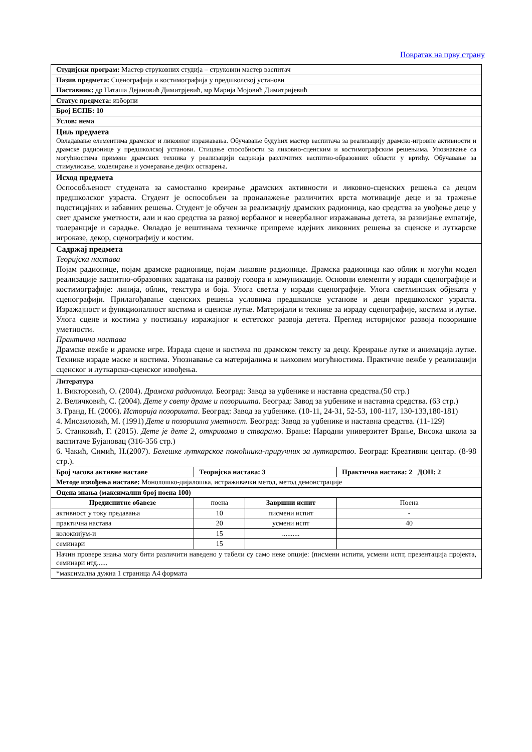Повратак на прву страну
| Студијски програм: Мастер струковних студија – струковни мастер васпитач | | | |
| Назив предмета: Сценографија и костимографија у предшколској установи | | | |
| Наставник: др Наташа Дејановић Димитрјевић, мр Марија Мојовић Димитријевић | | | |
| Статус предмета: изборни | | | |
| Број ЕСПБ: 10 | | | |
| Услов: нема | | | |
| Циљ предмета Овладавање елементима драмског и ликовног изражавања. Обучавање будућих мастер васпитача за реализацију драмско-игровне активности и драмске радионице у предшколској установи. Стицање способности за ликовно-сценским и костимографским решењима. Упознавање са могућностима примене драмских техника у реализацији садржаја различитих васпитно-образовних области у вртићу. Обучавање за стимулисање, моделирање и усмеравање дечјих остварења. | | | |
| Исход предмета Оспособљеност студената за самостално креирање драмских активности и ликовно-сценских решења са децом предшколског узраста. Студент је оспособљен за проналажење различитих врста мотивације деце и за тражење подстицајних и забавних решења. Студент је обучен за реализацију драмских радионица, као средства за увођење деце у свет драмске уметности, али и као средства за развој вербалног и невербалног изражавања детета, за развијање емпатије, толеранције и сарадње. Овладао је вештинама техничке припреме идејних ликовних решења за сценске и луткарске игроказе, декор, сценографију и костим. | | | |
| Садржај предмета Теоријска настава Појам радионице, појам драмске радионице, појам ликовне радионице. Драмска радионица као облик и могући модел реализације васпитно-образовних задатака на развоју говора и комуникације. Основни елементи у изради сценографије и костимографије: линија, облик, текстура и боја. Улога светла у изради сценографије. Улога светлинских објеката у сценографији. Прилагођавање сценских решења условима предшколске установе и деци предшколског узраста. Изражајност и функционалност костима и сценске лутке. Материјали и технике за израду сценографије, костима и лутке. Улога сцене и костима у постизању изражајног и естетског развоја детета. Преглед историјског развоја позоришне уметности. Практична настава Драмске вежбе и драмске игре. Израда сцене и костима по драмском тексту за децу. Креирање лутке и анимација лутке. Технике израде маске и костима. Упознавање са материјалима и њиховим могућностима. Практичне вежбе у реализацији сценског и луткарско-сценског извођења. | | | |
| Литература 1. Викторовић, О. (2004). Драмска радионица. Београд: Завод за уџбенике и наставна средства.(50 стр.) 2. Величковић, С. (2004). Дете у свету драме и позоришта. Београд: Завод за уџбенике и наставна средства. (63 стр.) 3. Гранд, Н. (2006). Историја позоришта . Београд: Завод за уџбенике. (10-11, 24-31, 52-53, 100-117, 130-133,180-181) 4. Мисаиловић, М. (1991) Дете и позоришна уметност. Београд: Завод за уџбенике и наставна средства. (11-129) 5. Станковић, Г. (2015). Дете је дете 2, откривамо и стварамо . Врање: Народни универзитет Врање, Висока школа за васпитаче Бујановац (316-356 стр.) 6. Чакић, Симић, Н.(2007). Белешке луткарског помоћника-приручник за луткарство . Београд: Креативни центар. (8-98 стр.). | | | |
| Број часова активне наставе | Теоријска настава: 3 | | Практична настава: 2 ДОН: 2 |
| Методе извођења наставе: Монолошко-дијалошка, истраживачки метод, метод демонстрације | | | |
| Оцена знања (максимални број поена 100) | | | |
| Предиспитне обавезе | поена | Завршни испит | Поена |
| активност у току предавања | 10 | писмени испит | - |
| практична настава | 20 | усмени испт | 40 |
| колоквијум-и | 15 | .......... | |
| семинари | 15 | | |
| Начин провере знања могу бити различити наведено у табели су само неке опције: (писмени испити, усмени испт, презентација пројекта, семинари итд...... | | | |
| *максимална дужна 1 страница А4 формата | | | |